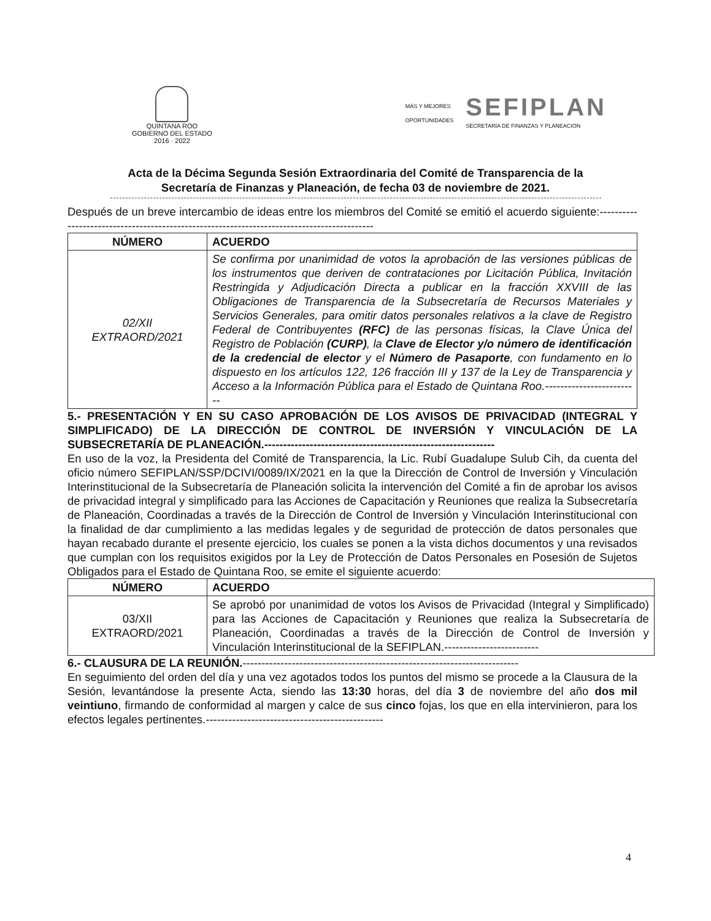QUINTANA ROO
GOBIERNO DEL ESTADO
2016 · 2022
MÁS Y MEJORES
OPORTUNIDADES
SEFIPLAN
SECRETARÍA DE FINANZAS Y PLANEACIÓN
Acta de la Décima Segunda Sesión Extraordinaria del Comité de Transparencia de la
Secretaría de Finanzas y Planeación, de fecha 03 de noviembre de 2021.
Después de un breve intercambio de ideas entre los miembros del Comité se emitió el acuerdo siguiente:-------------------------------------------------------------------------------------------
| NÚMERO | ACUERDO |
| --- | --- |
| 02/XII EXTRAORD/2021 | Se confirma por unanimidad de votos la aprobación de las versiones públicas de los instrumentos que deriven de contrataciones por Licitación Pública, Invitación Restringida y Adjudicación Directa a publicar en la fracción XXVIII de las Obligaciones de Transparencia de la Subsecretaría de Recursos Materiales y Servicios Generales, para omitir datos personales relativos a la clave de Registro Federal de Contribuyentes (RFC) de las personas físicas, la Clave Única del Registro de Población (CURP) , la Clave de Elector y/o número de identificación de la credencial de elector y el Número de Pasaporte , con fundamento en lo dispuesto en los artículos 122, 126 fracción III y 137 de la Ley de Transparencia y Acceso a la Información Pública para el Estado de Quintana Roo.------------------------- |
5.- PRESENTACIÓN Y EN SU CASO APROBACIÓN DE LOS AVISOS DE PRIVACIDAD (INTEGRAL Y SIMPLIFICADO) DE LA DIRECCIÓN DE CONTROL DE INVERSIÓN Y VINCULACIÓN DE LA SUBSECRETARÍA DE PLANEACIÓN.-------------------------------------------------------------
En uso de la voz, la Presidenta del Comité de Transparencia, la Lic. Rubí Guadalupe Sulub Cih, da cuenta del oficio número SEFIPLAN/SSP/DCIVI/0089/IX/2021 en la que la Dirección de Control de Inversión y Vinculación Interinstitucional de la Subsecretaría de Planeación solicita la intervención del Comité a fin de aprobar los avisos de privacidad integral y simplificado para las Acciones de Capacitación y Reuniones que realiza la Subsecretaría de Planeación, Coordinadas a través de la Dirección de Control de Inversión y Vinculación Interinstitucional con la finalidad de dar cumplimiento a las medidas legales y de seguridad de protección de datos personales que hayan recabado durante el presente ejercicio, los cuales se ponen a la vista dichos documentos y una revisados que cumplan con los requisitos exigidos por la Ley de Protección de Datos Personales en Posesión de Sujetos Obligados para el Estado de Quintana Roo, se emite el siguiente acuerdo:
| NÚMERO | ACUERDO |
| --- | --- |
| 03/XII EXTRAORD/2021 | Se aprobó por unanimidad de votos los Avisos de Privacidad (Integral y Simplificado) para las Acciones de Capacitación y Reuniones que realiza la Subsecretaría de Planeación, Coordinadas a través de la Dirección de Control de Inversión y Vinculación Interinstitucional de la SEFIPLAN.------------------------- |
6.- CLAUSURA DE LA REUNIÓN.-------------------------------------------------------------------------
En seguimiento del orden del día y una vez agotados todos los puntos del mismo se procede a la Clausura de la Sesión, levantándose la presente Acta, siendo las 13:30 horas, del día 3 de noviembre del año dos mil veintiuno, firmando de conformidad al margen y calce de sus cinco fojas, los que en ella intervinieron, para los efectos legales pertinentes.-----------------------------------------------
4